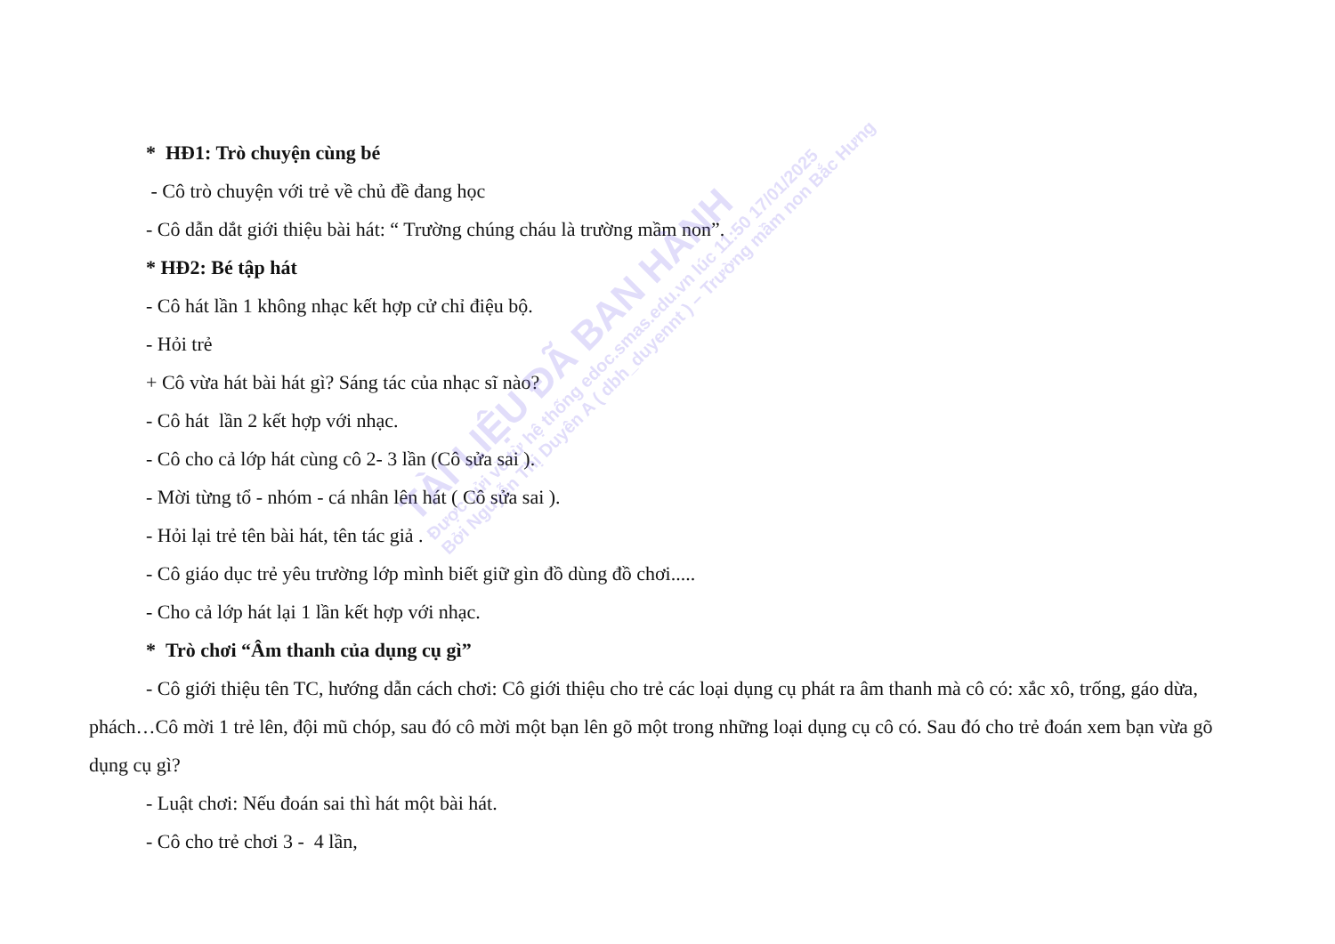* HĐ1: Trò chuyện cùng bé
- Cô trò chuyện với trẻ về chủ đề đang học
- Cô dẫn dắt giới thiệu bài hát: “ Trường chúng cháu là trường mầm non”.
* HĐ2: Bé tập hát
- Cô hát lần 1 không nhạc kết hợp cử chỉ điệu bộ.
- Hỏi trẻ
+ Cô vừa hát bài hát gì? Sáng tác của nhạc sĩ nào?
- Cô hát lần 2 kết hợp với nhạc.
- Cô cho cả lớp hát cùng cô 2- 3 lần (Cô sửa sai ).
- Mời từng tổ - nhóm - cá nhân lên hát ( Cô sửa sai ).
- Hỏi lại trẻ tên bài hát, tên tác giả .
- Cô giáo dục trẻ yêu trường lớp mình biết giữ gìn đồ dùng đồ chơi.....
- Cho cả lớp hát lại 1 lần kết hợp với nhạc.
* Trò chơi “Âm thanh của dụng cụ gì”
- Cô giới thiệu tên TC, hướng dẫn cách chơi: Cô giới thiệu cho trẻ các loại dụng cụ phát ra âm thanh mà cô có: xắc xô, trống, gáo dừa, phách…Cô mời 1 trẻ lên, đội mũ chóp, sau đó cô mời một bạn lên gõ một trong những loại dụng cụ cô có. Sau đó cho trẻ đoán xem bạn vừa gõ dụng cụ gì?
- Luật chơi: Nếu đoán sai thì hát một bài hát.
- Cô cho trẻ chơi 3 - 4 lần,
TÀI LIỆU ĐÃ BAN HÀNH
Được gửi về từ hệ thống edoc.smas.edu.vn lúc 11:50 17/01/2025
Bởi Nguyễn Thị Duyên A ( dbh_duyennt ) – Trường mầm non Bắc Hưng